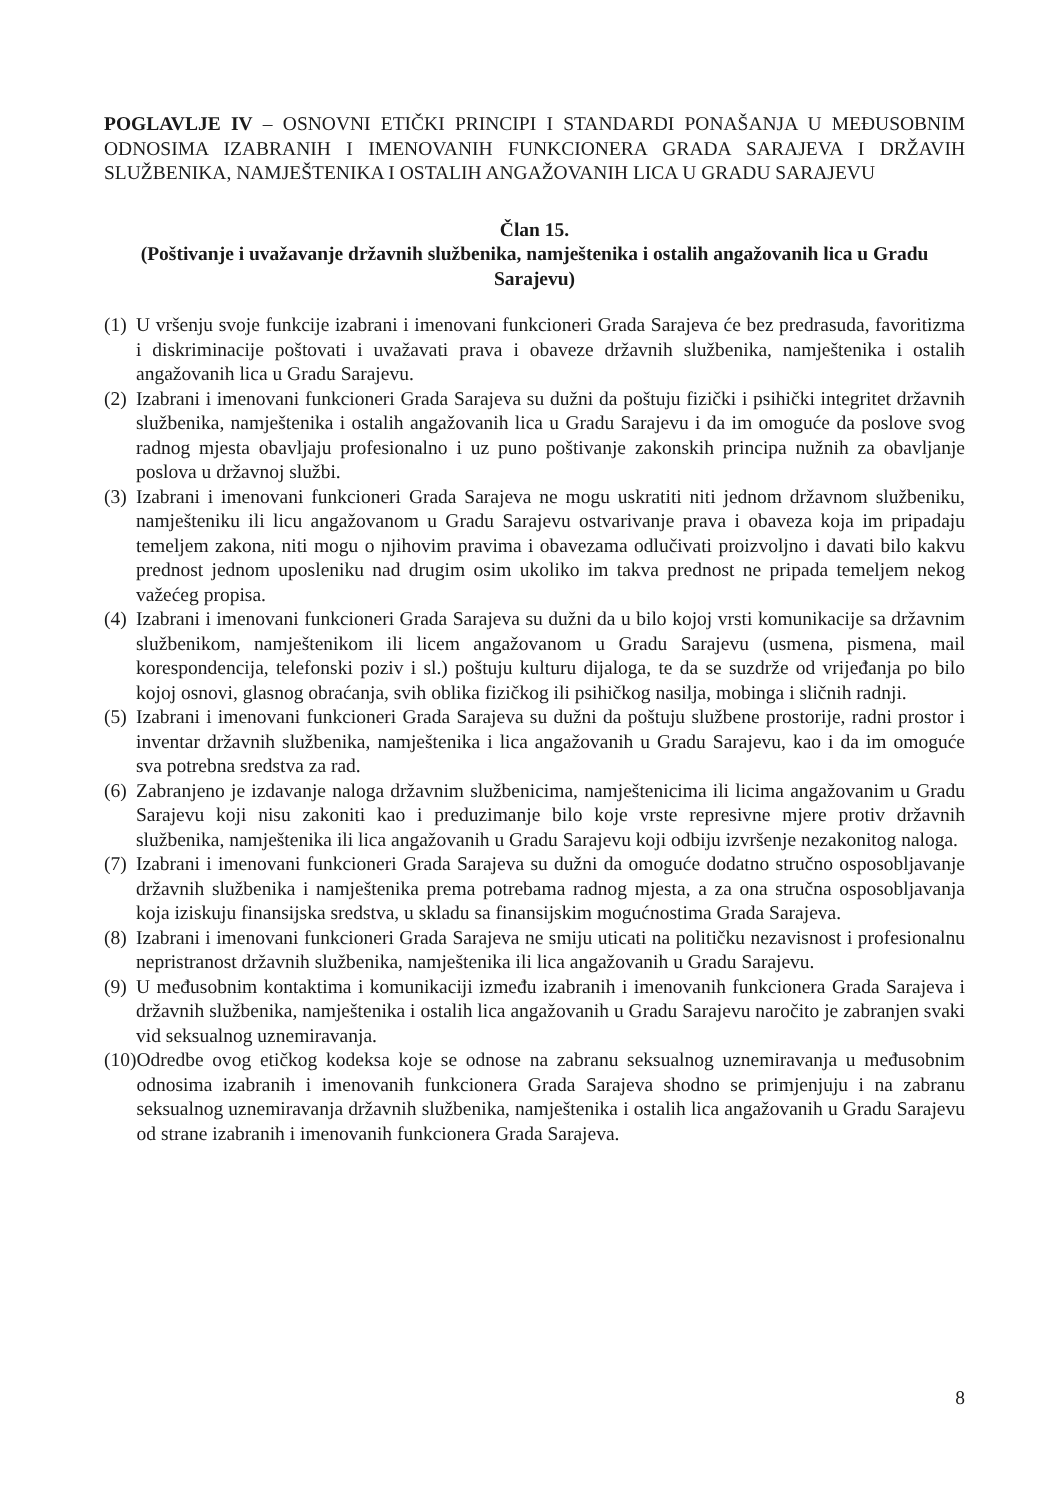POGLAVLJE IV – OSNOVNI ETIČKI PRINCIPI I STANDARDI PONAŠANJA U MEĐUSOBNIM ODNOSIMA IZABRANIH I IMENOVANIH FUNKCIONERA GRADA SARAJEVA I DRŽAVIH SLUŽBENIKA, NAMJEŠTENIKA I OSTALIH ANGAŽOVANIH LICA U GRADU SARAJEVU
Član 15.
(Poštivanje i uvažavanje državnih službenika, namještenika i ostalih angažovanih lica u Gradu Sarajevu)
(1) U vršenju svoje funkcije izabrani i imenovani funkcioneri Grada Sarajeva će bez predrasuda, favoritizma i diskriminacije poštovati i uvažavati prava i obaveze državnih službenika, namještenika i ostalih angažovanih lica u Gradu Sarajevu.
(2) Izabrani i imenovani funkcioneri Grada Sarajeva su dužni da poštuju fizički i psihički integritet državnih službenika, namještenika i ostalih angažovanih lica u Gradu Sarajevu i da im omoguće da poslove svog radnog mjesta obavljaju profesionalno i uz puno poštivanje zakonskih principa nužnih za obavljanje poslova u državnoj službi.
(3) Izabrani i imenovani funkcioneri Grada Sarajeva ne mogu uskratiti niti jednom državnom službeniku, namješteniku ili licu angažovanom u Gradu Sarajevu ostvarivanje prava i obaveza koja im pripadaju temeljem zakona, niti mogu o njihovim pravima i obavezama odlučivati proizvoljno i davati bilo kakvu prednost jednom uposleniku nad drugim osim ukoliko im takva prednost ne pripada temeljem nekog važećeg propisa.
(4) Izabrani i imenovani funkcioneri Grada Sarajeva su dužni da u bilo kojoj vrsti komunikacije sa državnim službenikom, namještenikom ili licem angažovanom u Gradu Sarajevu (usmena, pismena, mail korespondencija, telefonski poziv i sl.) poštuju kulturu dijaloga, te da se suzdrže od vrijeđanja po bilo kojoj osnovi, glasnog obraćanja, svih oblika fizičkog ili psihičkog nasilja, mobinga i sličnih radnji.
(5) Izabrani i imenovani funkcioneri Grada Sarajeva su dužni da poštuju službene prostorije, radni prostor i inventar državnih službenika, namještenika i lica angažovanih u Gradu Sarajevu, kao i da im omoguće sva potrebna sredstva za rad.
(6) Zabranjeno je izdavanje naloga državnim službenicima, namještenicima ili licima angažovanim u Gradu Sarajevu koji nisu zakoniti kao i preduzimanje bilo koje vrste represivne mjere protiv državnih službenika, namještenika ili lica angažovanih u Gradu Sarajevu koji odbiju izvršenje nezakonitog naloga.
(7) Izabrani i imenovani funkcioneri Grada Sarajeva su dužni da omoguće dodatno stručno osposobljavanje državnih službenika i namještenika prema potrebama radnog mjesta, a za ona stručna osposobljavanja koja iziskuju finansijska sredstva, u skladu sa finansijskim mogućnostima Grada Sarajeva.
(8) Izabrani i imenovani funkcioneri Grada Sarajeva ne smiju uticati na političku nezavisnost i profesionalnu nepristranost državnih službenika, namještenika ili lica angažovanih u Gradu Sarajevu.
(9) U međusobnim kontaktima i komunikaciji između izabranih i imenovanih funkcionera Grada Sarajeva i državnih službenika, namještenika i ostalih lica angažovanih u Gradu Sarajevu naročito je zabranjen svaki vid seksualnog uznemiravanja.
(10) Odredbe ovog etičkog kodeksa koje se odnose na zabranu seksualnog uznemiravanja u međusobnim odnosima izabranih i imenovanih funkcionera Grada Sarajeva shodno se primjenjuju i na zabranu seksualnog uznemiravanja državnih službenika, namještenika i ostalih lica angažovanih u Gradu Sarajevu od strane izabranih i imenovanih funkcionera Grada Sarajeva.
8